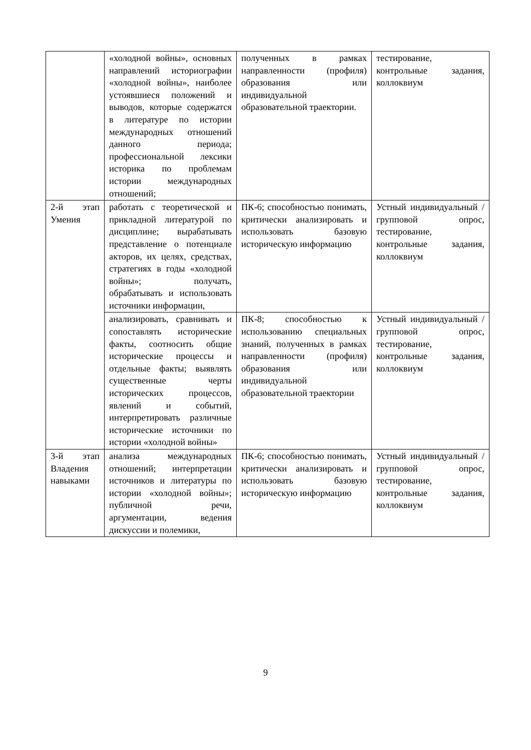| | «холодной войны», основных направлений историографии «холодной войны», наиболее устоявшиеся положений и выводов, которые содержатся в литературе по истории международных отношений данного периода; профессиональной лексики историка по проблемам истории международных отношений; | полученных в рамках направленности (профиля) образования или индивидуальной образовательной траектории. | тестирование, контрольные задания, коллоквиум |
| 2-й этап Умения | работать с теоретической и прикладной литературой по дисциплине; вырабатывать представление о потенциале акторов, их целях, средствах, стратегиях в годы «холодной войны»; получать, обрабатывать и использовать источники информации, | ПК-6; способностью понимать, критически анализировать и использовать базовую историческую информацию | Устный индивидуальный / групповой опрос, тестирование, контрольные задания, коллоквиум |
| | анализировать, сравнивать и сопоставлять исторические факты, соотносить общие исторические процессы и отдельные факты; выявлять существенные черты исторических процессов, явлений и событий, интерпретировать различные исторические источники по истории «холодной войны» | ПК-8; способностью к использованию специальных знаний, полученных в рамках направленности (профиля) образования или индивидуальной образовательной траектории | Устный индивидуальный / групповой опрос, тестирование, контрольные задания, коллоквиум |
| 3-й этап Владения навыками | анализа международных отношений; интерпретации источников и литературы по истории «холодной войны»; публичной речи, аргументации, ведения дискуссии и полемики, | ПК-6; способностью понимать, критически анализировать и использовать базовую историческую информацию | Устный индивидуальный / групповой опрос, тестирование, контрольные задания, коллоквиум |
9